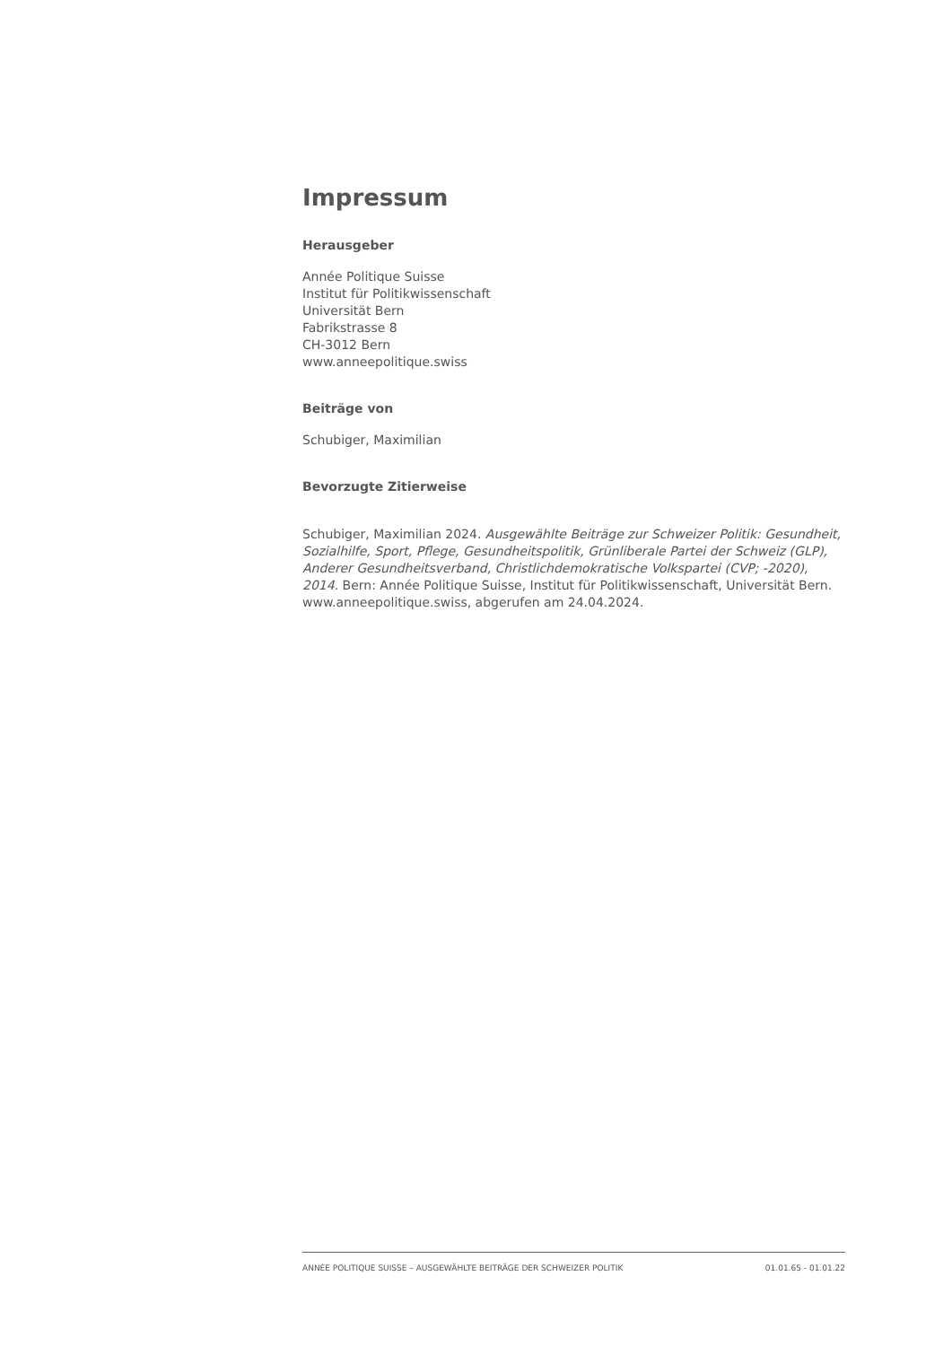Impressum
Herausgeber
Année Politique Suisse
Institut für Politikwissenschaft
Universität Bern
Fabrikstrasse 8
CH-3012 Bern
www.anneepolitique.swiss
Beiträge von
Schubiger, Maximilian
Bevorzugte Zitierweise
Schubiger, Maximilian 2024. Ausgewählte Beiträge zur Schweizer Politik: Gesundheit, Sozialhilfe, Sport, Pflege, Gesundheitspolitik, Grünliberale Partei der Schweiz (GLP), Anderer Gesundheitsverband, Christlichdemokratische Volkspartei (CVP; -2020), 2014. Bern: Année Politique Suisse, Institut für Politikwissenschaft, Universität Bern. www.anneepolitique.swiss, abgerufen am 24.04.2024.
ANNÉE POLITIQUE SUISSE – AUSGEWÄHLTE BEITRÄGE DER SCHWEIZER POLITIK 01.01.65 - 01.01.22